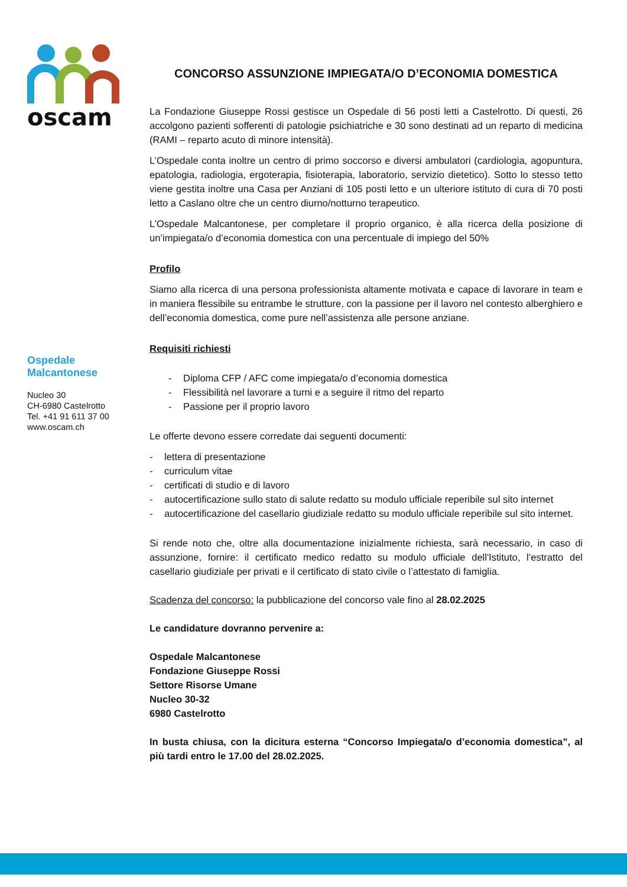oscam
Ospedale
Malcantonese
Nucleo 30
CH-6980 Castelrotto
Tel. +41 91 611 37 00
www.oscam.ch
CONCORSO ASSUNZIONE IMPIEGATA/O D’ECONOMIA DOMESTICA
La Fondazione Giuseppe Rossi gestisce un Ospedale di 56 posti letti a Castelrotto. Di questi, 26 accolgono pazienti sofferenti di patologie psichiatriche e 30 sono destinati ad un reparto di medicina (RAMI – reparto acuto di minore intensità).
L’Ospedale conta inoltre un centro di primo soccorso e diversi ambulatori (cardiologia, agopuntura, epatologia, radiologia, ergoterapia, fisioterapia, laboratorio, servizio dietetico). Sotto lo stesso tetto viene gestita inoltre una Casa per Anziani di 105 posti letto e un ulteriore istituto di cura di 70 posti letto a Caslano oltre che un centro diurno/notturno terapeutico.
L’Ospedale Malcantonese, per completare il proprio organico, è alla ricerca della posizione di un’impiegata/o d’economia domestica con una percentuale di impiego del 50%
Profilo
Siamo alla ricerca di una persona professionista altamente motivata e capace di lavorare in team e in maniera flessibile su entrambe le strutture, con la passione per il lavoro nel contesto alberghiero e dell’economia domestica, come pure nell’assistenza alle persone anziane.
Requisiti richiesti
- Diploma CFP / AFC come impiegata/o d’economia domestica
- Flessibilità nel lavorare a turni e a seguire il ritmo del reparto
- Passione per il proprio lavoro
Le offerte devono essere corredate dai seguenti documenti:
- lettera di presentazione
- curriculum vitae
- certificati di studio e di lavoro
- autocertificazione sullo stato di salute redatto su modulo ufficiale reperibile sul sito internet
- autocertificazione del casellario giudiziale redatto su modulo ufficiale reperibile sul sito internet.
Si rende noto che, oltre alla documentazione inizialmente richiesta, sarà necessario, in caso di assunzione, fornire: il certificato medico redatto su modulo ufficiale dell'Istituto, l’estratto del casellario giudiziale per privati e il certificato di stato civile o l’attestato di famiglia.
Scadenza del concorso: la pubblicazione del concorso vale fino al 28.02.2025
Le candidature dovranno pervenire a:
Ospedale Malcantonese
Fondazione Giuseppe Rossi
Settore Risorse Umane
Nucleo 30-32
6980 Castelrotto
In busta chiusa, con la dicitura esterna “Concorso Impiegata/o d’economia domestica”, al più tardi entro le 17.00 del 28.02.2025.